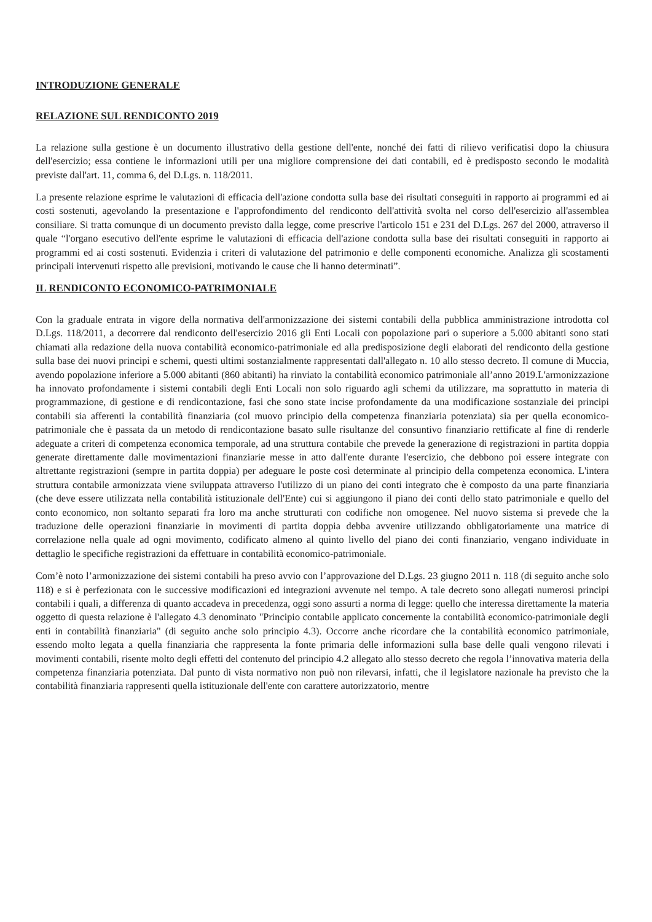INTRODUZIONE GENERALE
RELAZIONE SUL RENDICONTO 2019
La relazione sulla gestione è un documento illustrativo della gestione dell'ente, nonché dei fatti di rilievo verificatisi dopo la chiusura dell'esercizio; essa contiene le informazioni utili per una migliore comprensione dei dati contabili, ed è predisposto secondo le modalità previste dall'art. 11, comma 6, del D.Lgs. n. 118/2011.
La presente relazione esprime le valutazioni di efficacia dell'azione condotta sulla base dei risultati conseguiti in rapporto ai programmi ed ai costi sostenuti, agevolando la presentazione e l'approfondimento del rendiconto dell'attività svolta nel corso dell'esercizio all'assemblea consiliare. Si tratta comunque di un documento previsto dalla legge, come prescrive l'articolo 151 e 231 del D.Lgs. 267 del 2000, attraverso il quale “l'organo esecutivo dell'ente esprime le valutazioni di efficacia dell'azione condotta sulla base dei risultati conseguiti in rapporto ai programmi ed ai costi sostenuti. Evidenzia i criteri di valutazione del patrimonio e delle componenti economiche. Analizza gli scostamenti principali intervenuti rispetto alle previsioni, motivando le cause che li hanno determinati”.
IL RENDICONTO ECONOMICO-PATRIMONIALE
Con la graduale entrata in vigore della normativa dell'armonizzazione dei sistemi contabili della pubblica amministrazione introdotta col D.Lgs. 118/2011, a decorrere dal rendiconto dell'esercizio 2016 gli Enti Locali con popolazione pari o superiore a 5.000 abitanti sono stati chiamati alla redazione della nuova contabilità economico-patrimoniale ed alla predisposizione degli elaborati del rendiconto della gestione sulla base dei nuovi principi e schemi, questi ultimi sostanzialmente rappresentati dall'allegato n. 10 allo stesso decreto. Il comune di Muccia, avendo popolazione inferiore a 5.000 abitanti (860 abitanti) ha rinviato la contabilità economico patrimoniale all’anno 2019.L'armonizzazione ha innovato profondamente i sistemi contabili degli Enti Locali non solo riguardo agli schemi da utilizzare, ma soprattutto in materia di programmazione, di gestione e di rendicontazione, fasi che sono state incise profondamente da una modificazione sostanziale dei principi contabili sia afferenti la contabilità finanziaria (col muovo principio della competenza finanziaria potenziata) sia per quella economico-patrimoniale che è passata da un metodo di rendicontazione basato sulle risultanze del consuntivo finanziario rettificate al fine di renderle adeguate a criteri di competenza economica temporale, ad una struttura contabile che prevede la generazione di registrazioni in partita doppia generate direttamente dalle movimentazioni finanziarie messe in atto dall'ente durante l'esercizio, che debbono poi essere integrate con altrettante registrazioni (sempre in partita doppia) per adeguare le poste così determinate al principio della competenza economica. L'intera struttura contabile armonizzata viene sviluppata attraverso l'utilizzo di un piano dei conti integrato che è composto da una parte finanziaria (che deve essere utilizzata nella contabilità istituzionale dell'Ente) cui si aggiungono il piano dei conti dello stato patrimoniale e quello del conto economico, non soltanto separati fra loro ma anche strutturati con codifiche non omogenee. Nel nuovo sistema si prevede che la traduzione delle operazioni finanziarie in movimenti di partita doppia debba avvenire utilizzando obbligatoriamente una matrice di correlazione nella quale ad ogni movimento, codificato almeno al quinto livello del piano dei conti finanziario, vengano individuate in dettaglio le specifiche registrazioni da effettuare in contabilità economico-patrimoniale.
Com’è noto l’armonizzazione dei sistemi contabili ha preso avvio con l’approvazione del D.Lgs. 23 giugno 2011 n. 118 (di seguito anche solo 118) e si è perfezionata con le successive modificazioni ed integrazioni avvenute nel tempo. A tale decreto sono allegati numerosi principi contabili i quali, a differenza di quanto accadeva in precedenza, oggi sono assurti a norma di legge: quello che interessa direttamente la materia oggetto di questa relazione è l'allegato 4.3 denominato "Principio contabile applicato concernente la contabilità economico-patrimoniale degli enti in contabilità finanziaria" (di seguito anche solo principio 4.3). Occorre anche ricordare che la contabilità economico patrimoniale, essendo molto legata a quella finanziaria che rappresenta la fonte primaria delle informazioni sulla base delle quali vengono rilevati i movimenti contabili, risente molto degli effetti del contenuto del principio 4.2 allegato allo stesso decreto che regola l’innovativa materia della competenza finanziaria potenziata. Dal punto di vista normativo non può non rilevarsi, infatti, che il legislatore nazionale ha previsto che la contabilità finanziaria rappresenti quella istituzionale dell'ente con carattere autorizzatorio, mentre